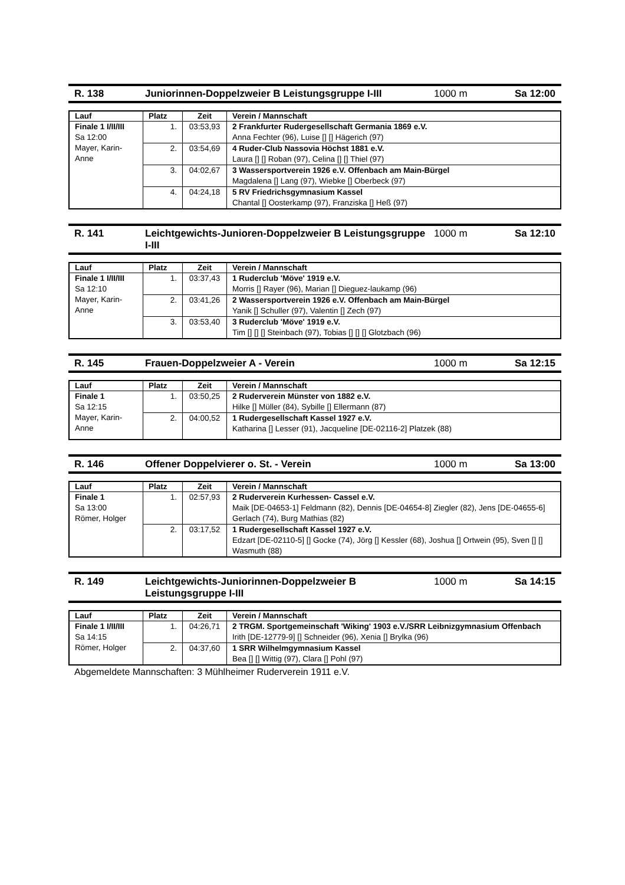R. 138 Juniorinnen-Doppelzweier B Leistungsgruppe I-III 1000 m Sa 12:00
| Lauf | Platz | Zeit | Verein / Mannschaft |
| --- | --- | --- | --- |
| Finale 1 I/II/III Sa 12:00 Mayer, Karin-Anne | 1. | 03:53,93 | 2 Frankfurter Rudergesellschaft Germania 1869 e.V. Anna Fechter (96), Luise [] [] Hägerich (97) |
| | 2. | 03:54,69 | 4 Ruder-Club Nassovia Höchst 1881 e.V. Laura [] [] Roban (97), Celina [] [] Thiel (97) |
| | 3. | 04:02,67 | 3 Wassersportverein 1926 e.V. Offenbach am Main-Bürgel Magdalena [] Lang (97), Wiebke [] Oberbeck (97) |
| | 4. | 04:24,18 | 5 RV Friedrichsgymnasium Kassel Chantal [] Oosterkamp (97), Franziska [] Heß (97) |
R. 141 Leichtgewichts-Junioren-Doppelzweier B Leistungsgruppe I-III
1000 m Sa 12:10
| Lauf | Platz | Zeit | Verein / Mannschaft |
| --- | --- | --- | --- |
| Finale 1 I/II/III Sa 12:10 Mayer, Karin-Anne | 1. | 03:37,43 | 1 Ruderclub 'Möve' 1919 e.V. Morris [] Rayer (96), Marian [] Dieguez-laukamp (96) |
| | 2. | 03:41,26 | 2 Wassersportverein 1926 e.V. Offenbach am Main-Bürgel Yanik [] Schuller (97), Valentin [] Zech (97) |
| | 3. | 03:53,40 | 3 Ruderclub 'Möve' 1919 e.V. Tim [] [] [] Steinbach (97), Tobias [] [] [] Glotzbach (96) |
R. 145 Frauen-Doppelzweier A - Verein 1000 m Sa 12:15
| Lauf | Platz | Zeit | Verein / Mannschaft |
| --- | --- | --- | --- |
| Finale 1 Sa 12:15 Mayer, Karin-Anne | 1. | 03:50,25 | 2 Ruderverein Münster von 1882 e.V. Hilke [] Müller (84), Sybille [] Ellermann (87) |
| | 2. | 04:00,52 | 1 Rudergesellschaft Kassel 1927 e.V. Katharina [] Lesser (91), Jacqueline [DE-02116-2] Platzek (88) |
R. 146 Offener Doppelvierer o. St. - Verein 1000 m Sa 13:00
| Lauf | Platz | Zeit | Verein / Mannschaft |
| --- | --- | --- | --- |
| Finale 1 Sa 13:00 Römer, Holger | 1. | 02:57,93 | 2 Ruderverein Kurhessen- Cassel e.V. Maik [DE-04653-1] Feldmann (82), Dennis [DE-04654-8] Ziegler (82), Jens [DE-04655-6] Gerlach (74), Burg Mathias (82) |
| | 2. | 03:17,52 | 1 Rudergesellschaft Kassel 1927 e.V. Edzart [DE-02110-5] [] Gocke (74), Jörg [] Kessler (68), Joshua [] Ortwein (95), Sven [] [] Wasmuth (88) |
R. 149 Leichtgewichts-Juniorinnen-Doppelzweier B Leistungsgruppe I-III
1000 m Sa 14:15
| Lauf | Platz | Zeit | Verein / Mannschaft |
| --- | --- | --- | --- |
| Finale 1 I/II/III Sa 14:15 Römer, Holger | 1. | 04:26,71 | 2 TRGM. Sportgemeinschaft 'Wiking' 1903 e.V./SRR Leibnizgymnasium Offenbach Irith [DE-12779-9] [] Schneider (96), Xenia [] Brylka (96) |
| | 2. | 04:37,60 | 1 SRR Wilhelmgymnasium Kassel Bea [] [] Wittig (97), Clara [] Pohl (97) |
Abgemeldete Mannschaften: 3 Mühlheimer Ruderverein 1911 e.V.